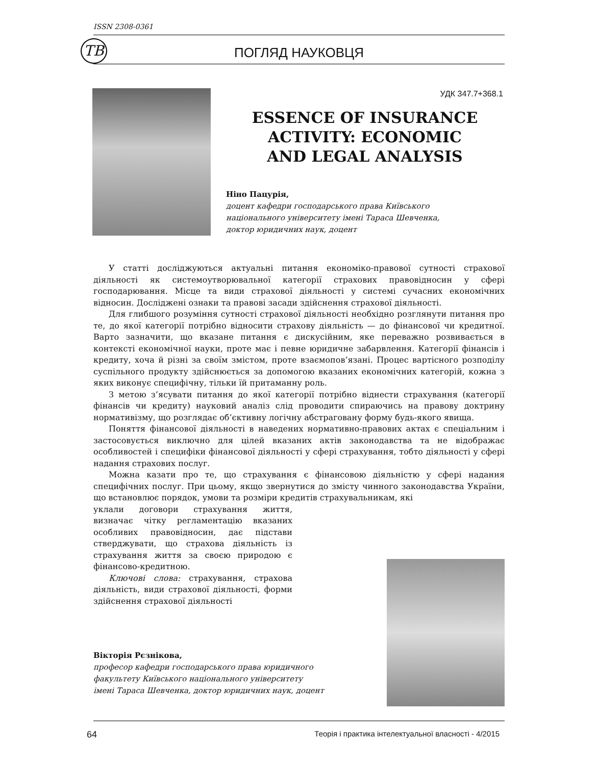ISSN 2308-0361
ТВ
ПОГЛЯД НАУКОВЦЯ
УДК 347.7+368.1
ESSENCE OF INSURANCE
ACTIVITY: ECONOMIC
AND LEGAL ANALYSIS
Ніно Пацурія,
доцент кафедри господарського права Київського
національного університету імені Тараса Шевченка,
доктор юридичних наук, доцент
У статті досліджуються актуальні питання економіко-правової сутності страхової діяльності як системоутворювальної категорії страхових правовідносин у сфері господарювання. Місце та види страхової діяльності у системі сучасних економічних відносин. Досліджені ознаки та правові засади здійснення страхової діяльності.
Для глибшого розуміння сутності страхової діяльності необхідно розглянути питання про те, до якої категорії потрібно відносити страхову діяльність — до фінансової чи кредитної. Варто зазначити, що вказане питання є дискусійним, яке переважно розвивається в контексті економічної науки, проте має і певне юридичне забарвлення. Категорії фінансів і кредиту, хоча й різні за своїм змістом, проте взаємопов’язані. Процес вартісного розподілу суспільного продукту здійснюється за допомогою вказаних економічних категорій, кожна з яких виконує специфічну, тільки їй притаманну роль.
З метою з’ясувати питання до якої категорії потрібно віднести страхування (категорії фінансів чи кредиту) науковий аналіз слід проводити спираючись на правову доктрину нормативізму, що розглядає об’єктивну логічну абстраговану форму будь-якого явища.
Поняття фінансової діяльності в наведених нормативно-правових актах є спеціальним і застосовується виключно для цілей вказаних актів законодавства та не відображає особливостей і специфіки фінансової діяльності у сфері страхування, тобто діяльності у сфері надання страхових послуг.
Можна казати про те, що страхування є фінансовою діяльністю у сфері надання специфічних послуг. При цьому, якщо звернутися до змісту чинного законодавства України, що встановлює порядок, умови та розміри кредитів страхувальникам, які
уклали договори страхування життя, визначає чітку регламентацію вказаних особливих правовідносин, дає підстави стверджувати, що страхова діяльність із страхування життя за своєю природою є фінансово-кредитною.
Ключові слова: страхування, страхова діяльність, види страхової діяльності, форми здійснення страхової діяльності
Вікторія Рєзнікова,
професор кафедри господарського права юридичного
факультету Київського національного університету
імені Тараса Шевченка, доктор юридичних наук, доцент
64 Теорія і практика інтелектуальної власності - 4/2015